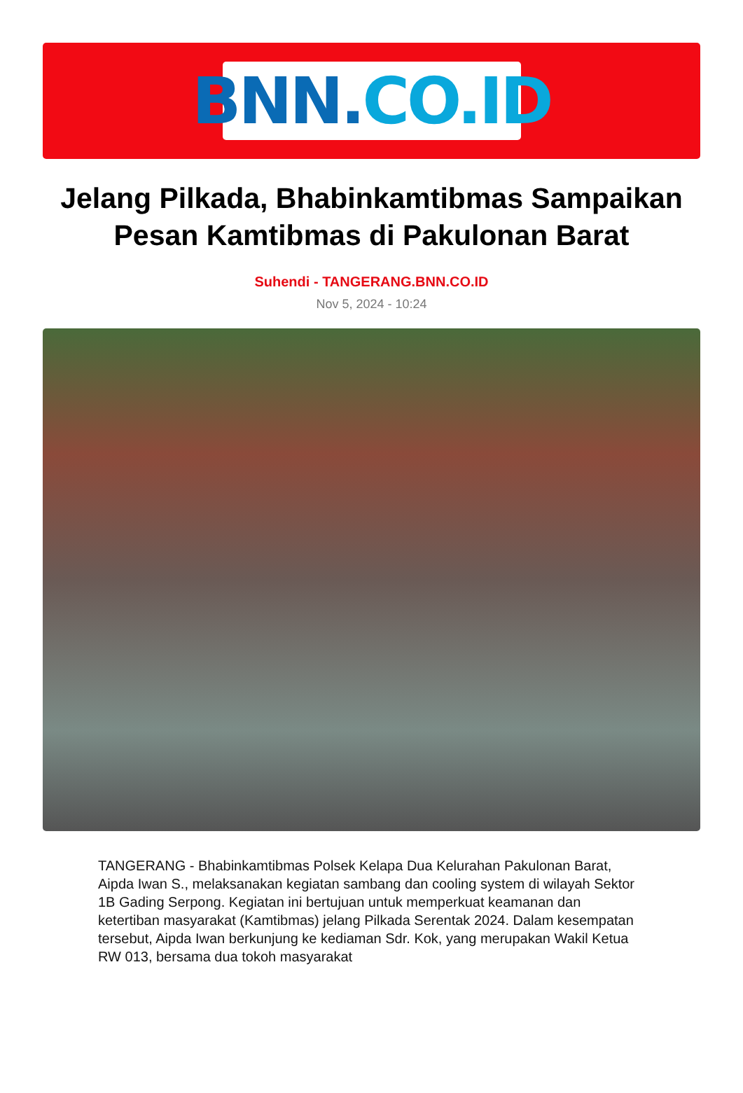BNN. CO.ID
Jelang Pilkada, Bhabinkamtibmas Sampaikan Pesan Kamtibmas di Pakulonan Barat
Suhendi - TANGERANG.BNN.CO.ID
Nov 5, 2024 - 10:24
TANGERANG - Bhabinkamtibmas Polsek Kelapa Dua Kelurahan Pakulonan Barat, Aipda Iwan S., melaksanakan kegiatan sambang dan cooling system di wilayah Sektor 1B Gading Serpong. Kegiatan ini bertujuan untuk memperkuat keamanan dan ketertiban masyarakat (Kamtibmas) jelang Pilkada Serentak 2024. Dalam kesempatan tersebut, Aipda Iwan berkunjung ke kediaman Sdr. Kok, yang merupakan Wakil Ketua RW 013, bersama dua tokoh masyarakat